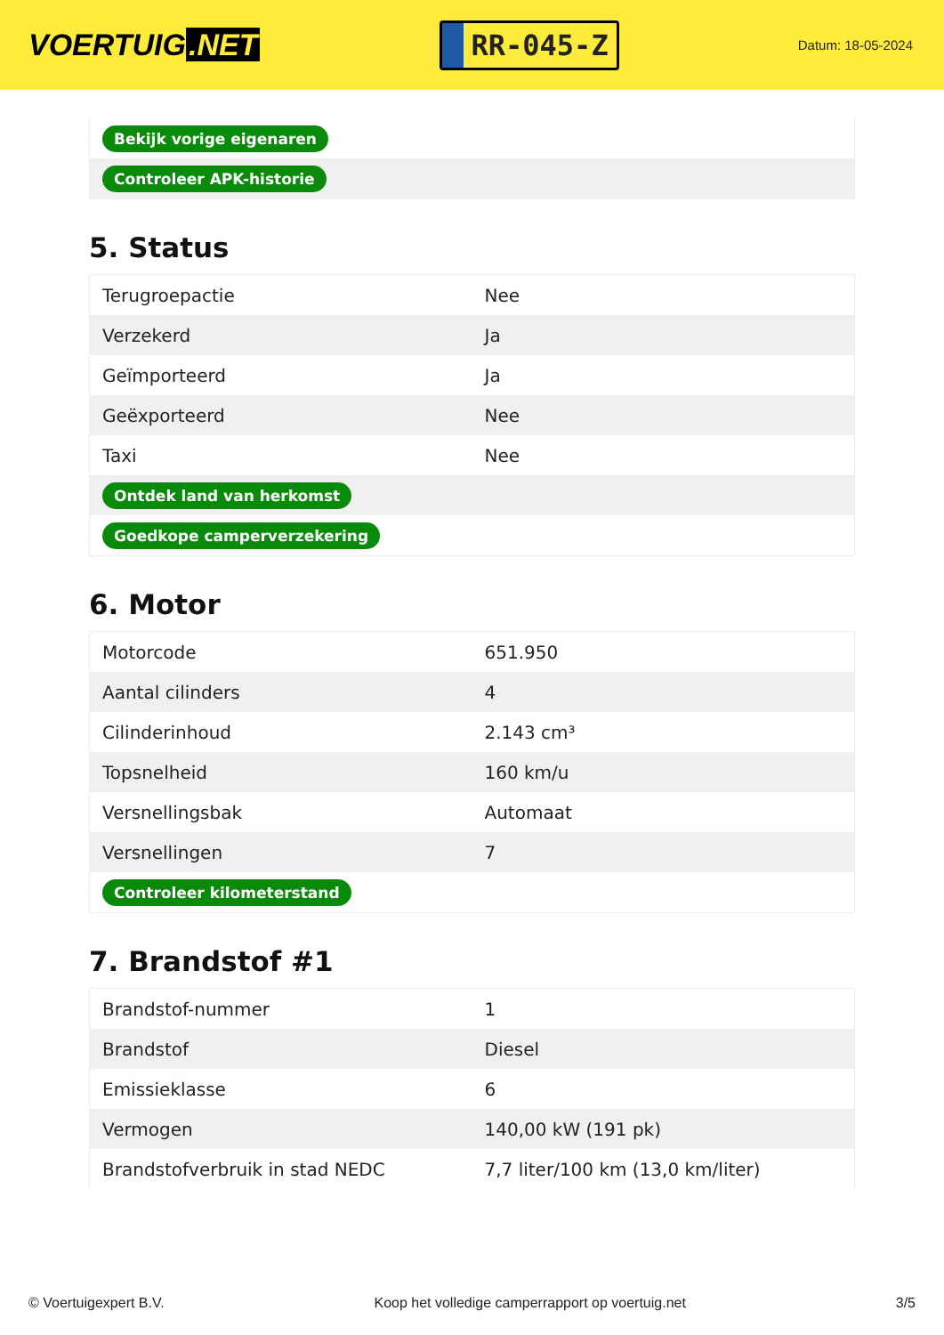VOERTUIG.NET
RR-045-Z
Datum: 18-05-2024
| Bekijk vorige eigenaren |
| Controleer APK-historie |
5. Status
| Terugroepactie | Nee |
| Verzekerd | Ja |
| Geïmporteerd | Ja |
| Geëxporteerd | Nee |
| Taxi | Nee |
| Ontdek land van herkomst | |
| Goedkope camperverzekering | |
6. Motor
| Motorcode | 651.950 |
| Aantal cilinders | 4 |
| Cilinderinhoud | 2.143 cm³ |
| Topsnelheid | 160 km/u |
| Versnellingsbak | Automaat |
| Versnellingen | 7 |
| Controleer kilometerstand | |
7. Brandstof #1
| Brandstof-nummer | 1 |
| Brandstof | Diesel |
| Emissieklasse | 6 |
| Vermogen | 140,00 kW (191 pk) |
| Brandstofverbruik in stad NEDC | 7,7 liter/100 km (13,0 km/liter) |
© Voertuigexpert B.V. Koop het volledige camperrapport op voertuig.net 3/5